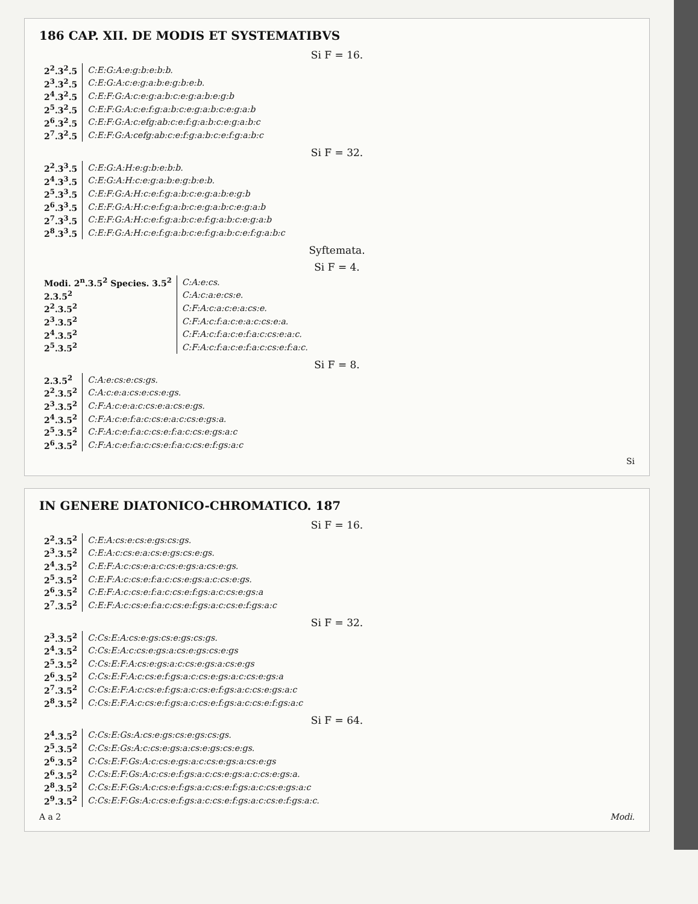186 CAP. XII. DE MODIS ET SYSTEMATIBVS
Si F = 16.
| 2<sup>2</sup>.3<sup>2</sup>.5 | C:E:G:A:e:g:b:e:b:b. |
| 2<sup>3</sup>.3<sup>2</sup>.5 | C:E:G:A:c:e:g:a:b:e:g:b:e:b. |
| 2<sup>4</sup>.3<sup>2</sup>.5 | C:E:F:G:A:c:e:g:a:b:c:e:g:a:b:e:g:b |
| 2<sup>5</sup>.3<sup>2</sup>.5 | C:E:F:G:A:c:e:f:g:a:b:c:e:g:a:b:c:e:g:a:b |
| 2<sup>6</sup>.3<sup>2</sup>.5 | C:E:F:G:A:c:efg:ab:c:e:f:g:a:b:c:e:g:a:b:c |
| 2<sup>7</sup>.3<sup>2</sup>.5 | C:E:F:G:A:cefg:ab:c:e:f:g:a:b:c:e:f:g:a:b:c |
Si F = 32.
| 2<sup>2</sup>.3<sup>3</sup>.5 | C:E:G:A:H:e:g:b:e:b:b. |
| 2<sup>4</sup>.3<sup>3</sup>.5 | C:E:G:A:H:c:e:g:a:b:e:g:b:e:b. |
| 2<sup>5</sup>.3<sup>3</sup>.5 | C:E:F:G:A:H:c:e:f:g:a:b:c:e:g:a:b:e:g:b |
| 2<sup>6</sup>.3<sup>3</sup>.5 | C:E:F:G:A:H:c:e:f:g:a:b:c:e:g:a:b:c:e:g:a:b |
| 2<sup>7</sup>.3<sup>3</sup>.5 | C:E:F:G:A:H:c:e:f:g:a:b:c:e:f:g:a:b:c:e:g:a:b |
| 2<sup>8</sup>.3<sup>3</sup>.5 | C:E:F:G:A:H:c:e:f:g:a:b:c:e:f:g:a:b:c:e:f:g:a:b:c |
Syftemata.
Si F = 4.
| Modi. 2<sup>n</sup>.3.5<sup>2</sup> Species. 3.5<sup>2</sup> | C:A:e:cs. |
| 2.3.5<sup>2</sup> | C:A:c:a:e:cs:e. |
| 2<sup>2</sup>.3.5<sup>2</sup> | C:F:A:c:a:c:e:a:cs:e. |
| 2<sup>3</sup>.3.5<sup>2</sup> | C:F:A:c:f:a:c:e:a:c:cs:e:a. |
| 2<sup>4</sup>.3.5<sup>2</sup> | C:F:A:c:f:a:c:e:f:a:c:cs:e:a:c. |
| 2<sup>5</sup>.3.5<sup>2</sup> | C:F:A:c:f:a:c:e:f:a:c:cs:e:f:a:c. |
Si F = 8.
| 2.3.5<sup>2</sup> | C:A:e:cs:e:cs:gs. |
| 2<sup>2</sup>.3.5<sup>2</sup> | C:A:c:e:a:cs:e:cs:e:gs. |
| 2<sup>3</sup>.3.5<sup>2</sup> | C:F:A:c:e:a:c:cs:e:a:cs:e:gs. |
| 2<sup>4</sup>.3.5<sup>2</sup> | C:F:A:c:e:f:a:c:cs:e:a:c:cs:e:gs:a. |
| 2<sup>5</sup>.3.5<sup>2</sup> | C:F:A:c:e:f:a:c:cs:e:f:a:c:cs:e:gs:a:c |
| 2<sup>6</sup>.3.5<sup>2</sup> | C:F:A:c:e:f:a:c:cs:e:f:a:c:cs:e:f:gs:a:c |
Si
IN GENERE DIATONICO-CHROMATICO. 187
Si F = 16.
| 2<sup>2</sup>.3.5<sup>2</sup> | C:E:A:cs:e:cs:e:gs:cs:gs. |
| 2<sup>3</sup>.3.5<sup>2</sup> | C:E:A:c:cs:e:a:cs:e:gs:cs:e:gs. |
| 2<sup>4</sup>.3.5<sup>2</sup> | C:E:F:A:c:cs:e:a:c:cs:e:gs:a:cs:e:gs. |
| 2<sup>5</sup>.3.5<sup>2</sup> | C:E:F:A:c:cs:e:f:a:c:cs:e:gs:a:c:cs:e:gs. |
| 2<sup>6</sup>.3.5<sup>2</sup> | C:E:F:A:c:cs:e:f:a:c:cs:e:f:gs:a:c:cs:e:gs:a |
| 2<sup>7</sup>.3.5<sup>2</sup> | C:E:F:A:c:cs:e:f:a:c:cs:e:f:gs:a:c:cs:e:f:gs:a:c |
Si F = 32.
| 2<sup>3</sup>.3.5<sup>2</sup> | C:Cs:E:A:cs:e:gs:cs:e:gs:cs:gs. |
| 2<sup>4</sup>.3.5<sup>2</sup> | C:Cs:E:A:c:cs:e:gs:a:cs:e:gs:cs:e:gs |
| 2<sup>5</sup>.3.5<sup>2</sup> | C:Cs:E:F:A:cs:e:gs:a:c:cs:e:gs:a:cs:e:gs |
| 2<sup>6</sup>.3.5<sup>2</sup> | C:Cs:E:F:A:c:cs:e:f:gs:a:c:cs:e:gs:a:c:cs:e:gs:a |
| 2<sup>7</sup>.3.5<sup>2</sup> | C:Cs:E:F:A:c:cs:e:f:gs:a:c:cs:e:f:gs:a:c:cs:e:gs:a:c |
| 2<sup>8</sup>.3.5<sup>2</sup> | C:Cs:E:F:A:c:cs:e:f:gs:a:c:cs:e:f:gs:a:c:cs:e:f:gs:a:c |
Si F = 64.
| 2<sup>4</sup>.3.5<sup>2</sup> | C:Cs:E:Gs:A:cs:e:gs:cs:e:gs:cs:gs. |
| 2<sup>5</sup>.3.5<sup>2</sup> | C:Cs:E:Gs:A:c:cs:e:gs:a:cs:e:gs:cs:e:gs. |
| 2<sup>6</sup>.3.5<sup>2</sup> | C:Cs:E:F:Gs:A:c:cs:e:gs:a:c:cs:e:gs:a:cs:e:gs |
| 2<sup>6</sup>.3.5<sup>2</sup> | C:Cs:E:F:Gs:A:c:cs:e:f:gs:a:c:cs:e:gs:a:c:cs:e:gs:a. |
| 2<sup>8</sup>.3.5<sup>2</sup> | C:Cs:E:F:Gs:A:c:cs:e:f:gs:a:c:cs:e:f:gs:a:c:cs:e:gs:a:c |
| 2<sup>9</sup>.3.5<sup>2</sup> | C:Cs:E:F:Gs:A:c:cs:e:f:gs:a:c:cs:e:f:gs:a:c:cs:e:f:gs:a:c. |
A a 2 Modi.